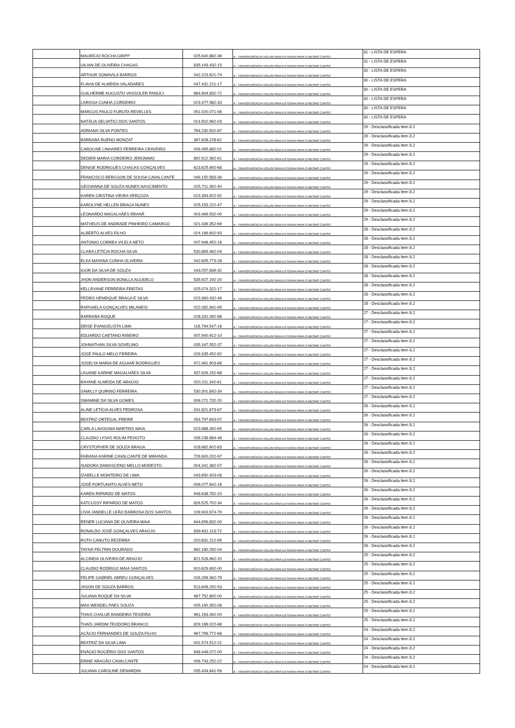| | MAURÍCIO ROCHA GRIPP | 025.640.882-36 | A - TRANSFERÊNCIA VOLUNTÁRIA EXTERNA PARA O MESMO CURSO | 31 - LISTA DE ESPERA |
| | UILIAN DE OLIVEIRA CHAGAS | 835.193.432-15 | A - TRANSFERÊNCIA VOLUNTÁRIA EXTERNA PARA O MESMO CURSO | 31 - LISTA DE ESPERA |
| | ARTHUR SOMAVILA BARROS | 042.223.621-74 | A - TRANSFERÊNCIA VOLUNTÁRIA EXTERNA PARA O MESMO CURSO | 30 - LISTA DE ESPERA |
| | FLAVIA DE ALMEIDA VALADARES | 047.432.221-17 | A - TRANSFERÊNCIA VOLUNTÁRIA EXTERNA PARA O MESMO CURSO | 30 - LISTA DE ESPERA |
| | GUILHERME AUGUSTO VASSOLER PANUCI | 884.904.832-72 | A - TRANSFERÊNCIA VOLUNTÁRIA EXTERNA PARA O MESMO CURSO | 30 - LISTA DE ESPERA |
| | LARISSA CUNHA CORDEIRO | 023.477.582-33 | A - TRANSFERÊNCIA VOLUNTÁRIA EXTERNA PARA O MESMO CURSO | 30 - LISTA DE ESPERA |
| | MARCUS PAULO FURUTA REVELLES | 051.020.071-06 | A - TRANSFERÊNCIA VOLUNTÁRIA EXTERNA PARA O MESMO CURSO | 30 - LISTA DE ESPERA |
| | NATÁLIA SELVATICI DOS SANTOS | 014.502.962-03 | A - TRANSFERÊNCIA VOLUNTÁRIA EXTERNA PARA O MESMO CURSO | 30 - LISTA DE ESPERA |
| | ADRIANA SILVA PONTES | 764.230.502-87 | A - TRANSFERÊNCIA VOLUNTÁRIA EXTERNA PARA O MESMO CURSO | 29 - Desclassificada item 8.2 |
| | BÁRBARA BUENO MONZAT | 397.628.228-62 | A - TRANSFERÊNCIA VOLUNTÁRIA EXTERNA PARA O MESMO CURSO | 29 - Desclassificada item 8.2 |
| | CAROLINE LINHARES FERREIRA CRAVEIRO | 009.495.682-01 | A - TRANSFERÊNCIA VOLUNTÁRIA EXTERNA PARA O MESMO CURSO | 29 - Desclassificada item 8.2 |
| | DEDIER MARIA CORDEIRO JERONIMO | 892.912.392-91 | A - TRANSFERÊNCIA VOLUNTÁRIA EXTERNA PARA O MESMO CURSO | 29 - Desclassificada item 8.2 |
| | DENISE RODRIGUES CHAGAS GONÇALVES | 623.625.692-68 | A - TRANSFERÊNCIA VOLUNTÁRIA EXTERNA PARA O MESMO CURSO | 29 - Desclassificada item 8.2 |
| | FRANCISCO BERGSON DE SOUSA CAVALCANTE | 049.150.583-36 | A - TRANSFERÊNCIA VOLUNTÁRIA EXTERNA PARA O MESMO CURSO | 29 - Desclassificada item 8.2 |
| | GEOVANNA DE SOUZA NUNES NASCIMENTO | 025.711.392-40 | A - TRANSFERÊNCIA VOLUNTÁRIA EXTERNA PARA O MESMO CURSO | 29 - Desclassificada item 8.2 |
| | KAREN CRISTINA VIEIRA VERÇOZA | 023.393.922-92 | A - TRANSFERÊNCIA VOLUNTÁRIA EXTERNA PARA O MESMO CURSO | 29 - Desclassificada item 8.2 |
| | KAROLYNE HELLEN BRAGA NUNES | 025.153.222-47 | A - TRANSFERÊNCIA VOLUNTÁRIA EXTERNA PARA O MESMO CURSO | 29 - Desclassificada item 8.2 |
| | LEONARDO MAGALHÃES BRANÃ | 003.469.532-00 | A - TRANSFERÊNCIA VOLUNTÁRIA EXTERNA PARA O MESMO CURSO | 29 - Desclassificada item 8.2 |
| | MATHEUS DE ANDRADE PINHEIRO CAMARGO | 021.439.352-69 | A - TRANSFERÊNCIA VOLUNTÁRIA EXTERNA PARA O MESMO CURSO | 29 - Desclassificada item 8.2 |
| | ALBERTO ALVES FILHO | 024.189.602-93 | A - TRANSFERÊNCIA VOLUNTÁRIA EXTERNA PARA O MESMO CURSO | 28 - Desclassificada item 8.2 |
| | ANTONIO CORREA VILELA NETO | 007.946.452-16 | A - TRANSFERÊNCIA VOLUNTÁRIA EXTERNA PARA O MESMO CURSO | 28 - Desclassificada item 8.2 |
| | CLARA LETÍCIA ROCHA SILVA | 530.865.462-04 | A - TRANSFERÊNCIA VOLUNTÁRIA EXTERNA PARA O MESMO CURSO | 28 - Desclassificada item 8.2 |
| | ELKA MAYANA CUNHA OLIVEIRA | 042.605.773-28 | A - TRANSFERÊNCIA VOLUNTÁRIA EXTERNA PARA O MESMO CURSO | 28 - Desclassificada item 8.2 |
| | IGOR DA SILVA DE SOUZA | 043.057.839-32 | A - TRANSFERÊNCIA VOLUNTÁRIA EXTERNA PARA O MESMO CURSO | 28 - Desclassificada item 8.2 |
| | JHON ANDERSON BONILLA AGUDELO | 535.927.192-20 | A - TRANSFERÊNCIA VOLUNTÁRIA EXTERNA PARA O MESMO CURSO | 28 - Desclassificada item 8.2 |
| | KELLRYANE FERREIRA FREITAS | 025.074.322-17 | A - TRANSFERÊNCIA VOLUNTÁRIA EXTERNA PARA O MESMO CURSO | 28 - Desclassificada item 8.2 |
| | PEDRO HENRIQUE BRAGA E SILVA | 023.360.432-46 | A - TRANSFERÊNCIA VOLUNTÁRIA EXTERNA PARA O MESMO CURSO | 28 - Desclassificada item 8.2 |
| | RAPHAELA GONÇALVES MILANESI | 022.082.691-95 | A - TRANSFERÊNCIA VOLUNTÁRIA EXTERNA PARA O MESMO CURSO | 28 - Desclassificada item 8.2 |
| | BARBARA ROQUE | 028.331.092-88 | A - TRANSFERÊNCIA VOLUNTÁRIA EXTERNA PARA O MESMO CURSO | 27 - Desclassificada item 8.2 |
| | DEISE EVANGELISTA LIMA | 118.794.547-18 | A - TRANSFERÊNCIA VOLUNTÁRIA EXTERNA PARA O MESMO CURSO | 27 - Desclassificada item 8.2 |
| | EDUARDO CAETANO RIBEIRO | 007.940.912-10 | A - TRANSFERÊNCIA VOLUNTÁRIA EXTERNA PARA O MESMO CURSO | 27 - Desclassificada item 8.2 |
| | JOHNATHAN SILVA SOVELINO | 035.167.552-37 | A - TRANSFERÊNCIA VOLUNTÁRIA EXTERNA PARA O MESMO CURSO | 27 - Desclassificada item 8.2 |
| | JOSÉ PAULO MELO PEREIRA | 029.335.452-92 | A - TRANSFERÊNCIA VOLUNTÁRIA EXTERNA PARA O MESMO CURSO | 27 - Desclassificada item 8.2 |
| | JOSELYA MARIA DE AGUIAR RODRIGUES | 972.461.903-68 | A - TRANSFERÊNCIA VOLUNTÁRIA EXTERNA PARA O MESMO CURSO | 27 - Desclassificada item 8.2 |
| | LAUANE KARINE MAGALHÃES SILVA | 937.626.152-68 | A - TRANSFERÊNCIA VOLUNTÁRIA EXTERNA PARA O MESMO CURSO | 27 - Desclassificada item 8.2 |
| | RAYANE ALMEIDA DE ARAÚJO | 020.211.342-61 | A - TRANSFERÊNCIA VOLUNTÁRIA EXTERNA PARA O MESMO CURSO | 27 - Desclassificada item 8.2 |
| | SAMILLY QUIRINO FERREIRA | 530.301.842-34 | A - TRANSFERÊNCIA VOLUNTÁRIA EXTERNA PARA O MESMO CURSO | 27 - Desclassificada item 8.2 |
| | SWAMINE DA SILVA GOMES | 009.271.732-20 | A - TRANSFERÊNCIA VOLUNTÁRIA EXTERNA PARA O MESMO CURSO | 27 - Desclassificada item 8.2 |
| | ALINE LETÍCIA ALVES PEDROSA | 031.821.673-67 | A - TRANSFERÊNCIA VOLUNTÁRIA EXTERNA PARA O MESMO CURSO | 26 - Desclassificada item 8.2 |
| | BEATRIZ ORTEGAL FREIRE | 054.797.843-07 | A - TRANSFERÊNCIA VOLUNTÁRIA EXTERNA PARA O MESMO CURSO | 26 - Desclassificada item 8.2 |
| | CARLA LAVOGNIA MARTINS MAIA | 023.988.392-65 | A - TRANSFERÊNCIA VOLUNTÁRIA EXTERNA PARA O MESMO CURSO | 26 - Desclassificada item 8.2 |
| | CLAUDIO LYSAS ROLIM PEIXOTO | 039.238.684-48 | A - TRANSFERÊNCIA VOLUNTÁRIA EXTERNA PARA O MESMO CURSO | 26 - Desclassificada item 8.2 |
| | CRYSTOPHER DE SOUZA BRAGA | 018.682.602-83 | A - TRANSFERÊNCIA VOLUNTÁRIA EXTERNA PARA O MESMO CURSO | 26 - Desclassificada item 8.2 |
| | FABIANA KARINE CAVALCANTE DE MIRANDA | 726.900.202-97 | A - TRANSFERÊNCIA VOLUNTÁRIA EXTERNA PARA O MESMO CURSO | 26 - Desclassificada item 8.2 |
| | ISADORA DAMASCENO MELLO MODESTO | 004.341.382-07 | A - TRANSFERÊNCIA VOLUNTÁRIA EXTERNA PARA O MESMO CURSO | 26 - Desclassificada item 8.2 |
| | IZABELLE MONTEIRO DE LIMA | 043.650.403-08 | A - TRANSFERÊNCIA VOLUNTÁRIA EXTERNA PARA O MESMO CURSO | 26 - Desclassificada item 8.2 |
| | JOSÉ FORTUNATO ALVES NETO | 009.077.842-16 | A - TRANSFERÊNCIA VOLUNTÁRIA EXTERNA PARA O MESMO CURSO | 26 - Desclassificada item 8.2 |
| | KAREN RIPARDO DE MATOS | 948.638.782-20 | A - TRANSFERÊNCIA VOLUNTÁRIA EXTERNA PARA O MESMO CURSO | 26 - Desclassificada item 8.2 |
| | KATCUSSY RIPARDO DE MATOS | 826.525.702-34 | A - TRANSFERÊNCIA VOLUNTÁRIA EXTERNA PARA O MESMO CURSO | 26 - Desclassificada item 8.2 |
| | LÍVIA JANDELLE LEÃO BARBOSA DOS SANTOS | 109.903.674-79 | A - TRANSFERÊNCIA VOLUNTÁRIA EXTERNA PARA O MESMO CURSO | 26 - Desclassificada item 8.2 |
| | RENER LUCIANA DE OLIVEIRA MAIA | 644.656.832-00 | A - TRANSFERÊNCIA VOLUNTÁRIA EXTERNA PARA O MESMO CURSO | 26 - Desclassificada item 8.2 |
| | RONALDO JOSÉ GONÇALVES ARAÚJO | 839.631.113-72 | A - TRANSFERÊNCIA VOLUNTÁRIA EXTERNA PARA O MESMO CURSO | 26 - Desclassificada item 8.2 |
| | RUTH CANUTO BEZERRA | 020.831.212-95 | A - TRANSFERÊNCIA VOLUNTÁRIA EXTERNA PARA O MESMO CURSO | 26 - Desclassificada item 8.2 |
| | TAYNÁ FELTRIN DOURADO | 962.180.292-04 | A - TRANSFERÊNCIA VOLUNTÁRIA EXTERNA PARA O MESMO CURSO | 26 - Desclassificada item 8.2 |
| | ALCINEIA OLIVEIRA DE ARAÚJO | 821.528.962-20 | A - TRANSFERÊNCIA VOLUNTÁRIA EXTERNA PARA O MESMO CURSO | 25 - Desclassificada item 8.2 |
| | CLAUDIO RODRIGO MAIA SANTOS | 910.629.692-00 | A - TRANSFERÊNCIA VOLUNTÁRIA EXTERNA PARA O MESMO CURSO | 25 - Desclassificada item 8.2 |
| | FELIPE GABRIEL ABREU GONÇALVES | 026.299.362-79 | A - TRANSFERÊNCIA VOLUNTÁRIA EXTERNA PARA O MESMO CURSO | 25 - Desclassificada item 8.2 |
| | JASON DE SOUZA BARROS | 513.608.292-53 | A - TRANSFERÊNCIA VOLUNTÁRIA EXTERNA PARA O MESMO CURSO | 25 - Desclassificada item 8.2 |
| | JULIANA ROQUE DA SILVA | 967.752.892-00 | A - TRANSFERÊNCIA VOLUNTÁRIA EXTERNA PARA O MESMO CURSO | 25 - Desclassificada item 8.2 |
| | MAX WENDEL PAES SOUZA | 005.190.352-08 | A - TRANSFERÊNCIA VOLUNTÁRIA EXTERNA PARA O MESMO CURSO | 25 - Desclassificada item 8.2 |
| | THAIS CHALUB BANDEIRA TEIXEIRA | 961.193.492-00 | A - TRANSFERÊNCIA VOLUNTÁRIA EXTERNA PARA O MESMO CURSO | 25 - Desclassificada item 8.2 |
| | THAÍS JARDIM TEODORO BRANCO | 829.189.022-68 | A - TRANSFERÊNCIA VOLUNTÁRIA EXTERNA PARA O MESMO CURSO | 25 - Desclassificada item 8.2 |
| | ACÁCIO FERNANDES DE SOUZA FILHO | 967.799.772-68 | A - TRANSFERÊNCIA VOLUNTÁRIA EXTERNA PARA O MESMO CURSO | 24 - Desclassificada item 8.2 |
| | BEATRIZ DA SILVA LIMA | 001.574.512-21 | A - TRANSFERÊNCIA VOLUNTÁRIA EXTERNA PARA O MESMO CURSO | 24 - Desclassificada item 8.2 |
| | ENÁGIO ROGÉRIO DOS SANTOS | 948.446.072-00 | A - TRANSFERÊNCIA VOLUNTÁRIA EXTERNA PARA O MESMO CURSO | 24 - Desclassificada item 8.2 |
| | ERINE ARAGÃO CAVALCANTE | 006.743.252-22 | A - TRANSFERÊNCIA VOLUNTÁRIA EXTERNA PARA O MESMO CURSO | 24 - Desclassificada item 8.2 |
| | JULIANA CAROLINE DENARDIN | 035.434.641-59 | A - TRANSFERÊNCIA VOLUNTÁRIA EXTERNA PARA O MESMO CURSO | 24 - Desclassificada item 8.2 |